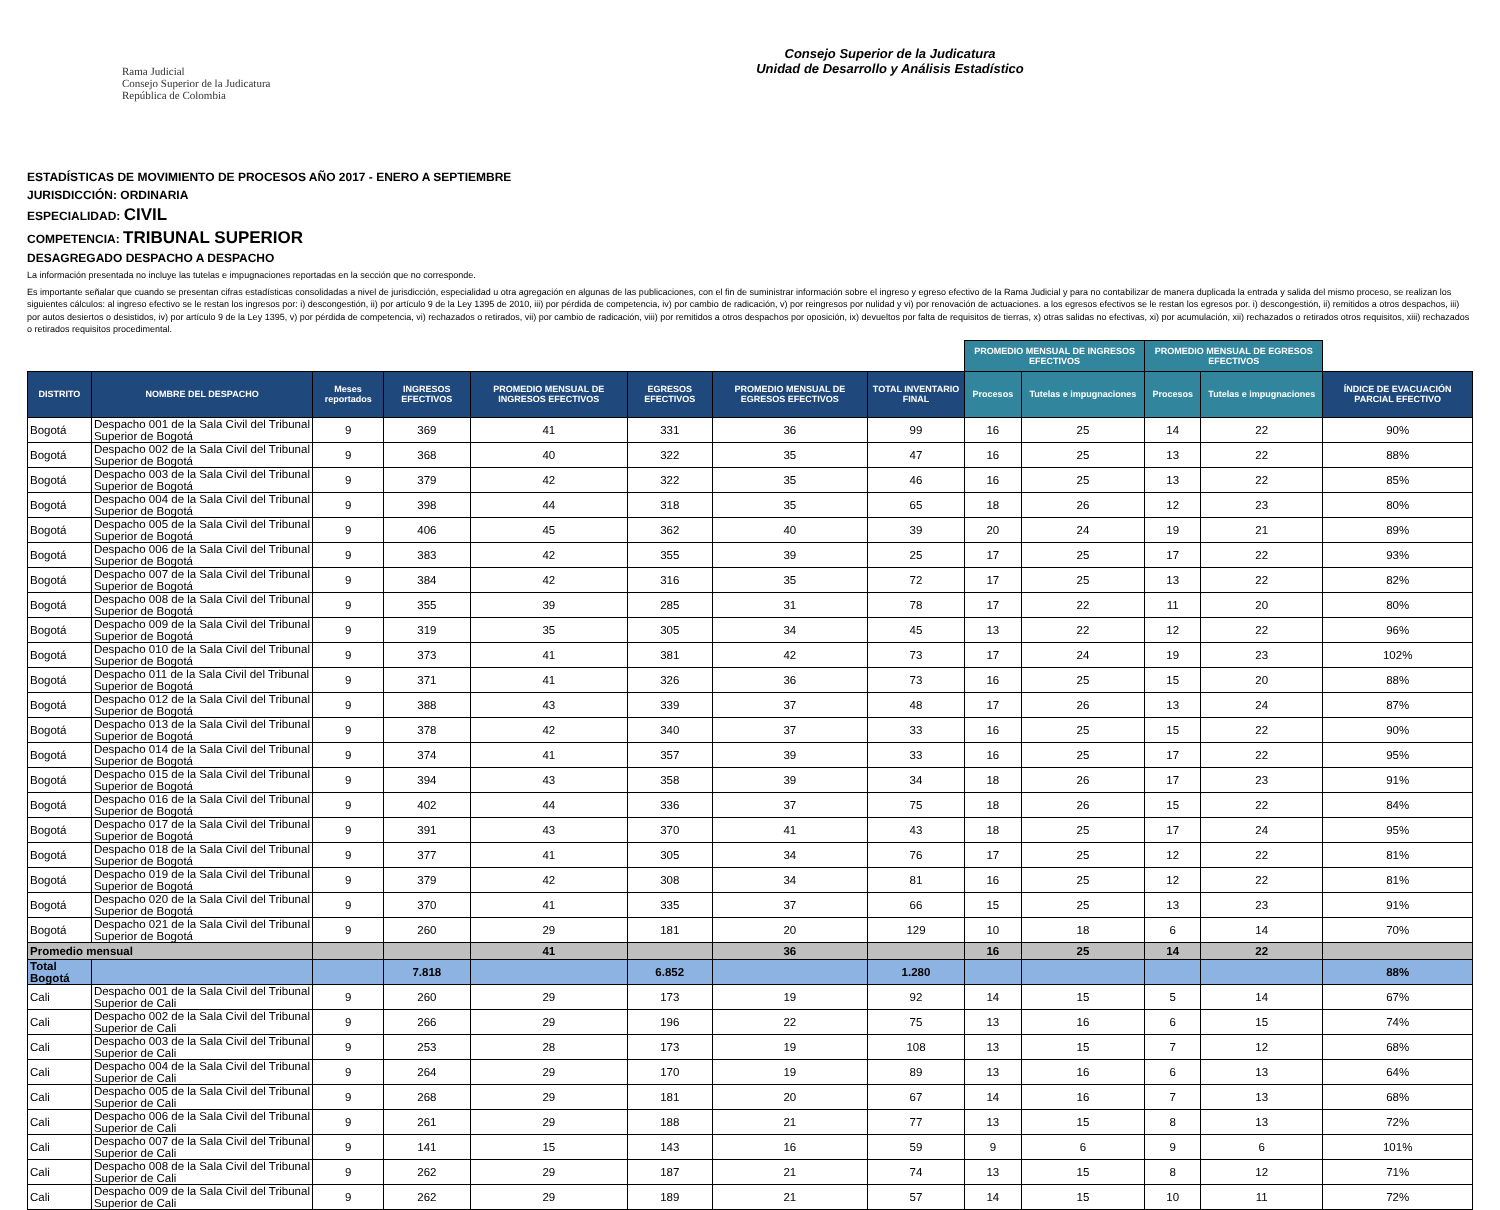Rama Judicial
Consejo Superior de la Judicatura
República de Colombia
Consejo Superior de la Judicatura
Unidad de Desarrollo y Análisis Estadístico
ESTADÍSTICAS DE MOVIMIENTO DE PROCESOS AÑO 2017 - ENERO A SEPTIEMBRE
JURISDICCIÓN: ORDINARIA
ESPECIALIDAD: CIVIL
COMPETENCIA: TRIBUNAL SUPERIOR
DESAGREGADO DESPACHO A DESPACHO
La información presentada no incluye las tutelas e impugnaciones reportadas en la sección que no corresponde.
Es importante señalar que cuando se presentan cifras estadísticas consolidadas a nivel de jurisdicción, especialidad u otra agregación en algunas de las publicaciones, con el fin de suministrar información sobre el ingreso y egreso efectivo de la Rama Judicial y para no contabilizar de manera duplicada la entrada y salida del mismo proceso, se realizan los siguientes cálculos: al ingreso efectivo se le restan los ingresos por: i) descongestión, ii) por artículo 9 de la Ley 1395 de 2010, iii) por pérdida de competencia, iv) por cambio de radicación, v) por reingresos por nulidad y vi) por renovación de actuaciones. a los egresos efectivos se le restan los egresos por. i) descongestión, ii) remitidos a otros despachos, iii) por autos desiertos o desistidos, iv) por artículo 9 de la Ley 1395, v) por pérdida de competencia, vi) rechazados o retirados, vii) por cambio de radicación, viii) por remitidos a otros despachos por oposición, ix) devueltos por falta de requisitos de tierras, x) otras salidas no efectivas, xi) por acumulación, xii) rechazados o retirados otros requisitos, xiii) rechazados o retirados requisitos procedimental.
| | | | | | | | | PROMEDIO MENSUAL DE INGRESOS EFECTIVOS | | PROMEDIO MENSUAL DE EGRESOS EFECTIVOS | | |
| DISTRITO | NOMBRE DEL DESPACHO | Meses reportados | INGRESOS EFECTIVOS | PROMEDIO MENSUAL DE INGRESOS EFECTIVOS | EGRESOS EFECTIVOS | PROMEDIO MENSUAL DE EGRESOS EFECTIVOS | TOTAL INVENTARIO FINAL | Procesos | Tutelas e impugnaciones | Procesos | Tutelas e impugnaciones | ÍNDICE DE EVACUACIÓN PARCIAL EFECTIVO |
| Bogotá | Despacho 001 de la Sala Civil del Tribunal Superior de Bogotá | 9 | 369 | 41 | 331 | 36 | 99 | 16 | 25 | 14 | 22 | 90% |
| Bogotá | Despacho 002 de la Sala Civil del Tribunal Superior de Bogotá | 9 | 368 | 40 | 322 | 35 | 47 | 16 | 25 | 13 | 22 | 88% |
| Bogotá | Despacho 003 de la Sala Civil del Tribunal Superior de Bogotá | 9 | 379 | 42 | 322 | 35 | 46 | 16 | 25 | 13 | 22 | 85% |
| Bogotá | Despacho 004 de la Sala Civil del Tribunal Superior de Bogotá | 9 | 398 | 44 | 318 | 35 | 65 | 18 | 26 | 12 | 23 | 80% |
| Bogotá | Despacho 005 de la Sala Civil del Tribunal Superior de Bogotá | 9 | 406 | 45 | 362 | 40 | 39 | 20 | 24 | 19 | 21 | 89% |
| Bogotá | Despacho 006 de la Sala Civil del Tribunal Superior de Bogotá | 9 | 383 | 42 | 355 | 39 | 25 | 17 | 25 | 17 | 22 | 93% |
| Bogotá | Despacho 007 de la Sala Civil del Tribunal Superior de Bogotá | 9 | 384 | 42 | 316 | 35 | 72 | 17 | 25 | 13 | 22 | 82% |
| Bogotá | Despacho 008 de la Sala Civil del Tribunal Superior de Bogotá | 9 | 355 | 39 | 285 | 31 | 78 | 17 | 22 | 11 | 20 | 80% |
| Bogotá | Despacho 009 de la Sala Civil del Tribunal Superior de Bogotá | 9 | 319 | 35 | 305 | 34 | 45 | 13 | 22 | 12 | 22 | 96% |
| Bogotá | Despacho 010 de la Sala Civil del Tribunal Superior de Bogotá | 9 | 373 | 41 | 381 | 42 | 73 | 17 | 24 | 19 | 23 | 102% |
| Bogotá | Despacho 011 de la Sala Civil del Tribunal Superior de Bogotá | 9 | 371 | 41 | 326 | 36 | 73 | 16 | 25 | 15 | 20 | 88% |
| Bogotá | Despacho 012 de la Sala Civil del Tribunal Superior de Bogotá | 9 | 388 | 43 | 339 | 37 | 48 | 17 | 26 | 13 | 24 | 87% |
| Bogotá | Despacho 013 de la Sala Civil del Tribunal Superior de Bogotá | 9 | 378 | 42 | 340 | 37 | 33 | 16 | 25 | 15 | 22 | 90% |
| Bogotá | Despacho 014 de la Sala Civil del Tribunal Superior de Bogotá | 9 | 374 | 41 | 357 | 39 | 33 | 16 | 25 | 17 | 22 | 95% |
| Bogotá | Despacho 015 de la Sala Civil del Tribunal Superior de Bogotá | 9 | 394 | 43 | 358 | 39 | 34 | 18 | 26 | 17 | 23 | 91% |
| Bogotá | Despacho 016 de la Sala Civil del Tribunal Superior de Bogotá | 9 | 402 | 44 | 336 | 37 | 75 | 18 | 26 | 15 | 22 | 84% |
| Bogotá | Despacho 017 de la Sala Civil del Tribunal Superior de Bogotá | 9 | 391 | 43 | 370 | 41 | 43 | 18 | 25 | 17 | 24 | 95% |
| Bogotá | Despacho 018 de la Sala Civil del Tribunal Superior de Bogotá | 9 | 377 | 41 | 305 | 34 | 76 | 17 | 25 | 12 | 22 | 81% |
| Bogotá | Despacho 019 de la Sala Civil del Tribunal Superior de Bogotá | 9 | 379 | 42 | 308 | 34 | 81 | 16 | 25 | 12 | 22 | 81% |
| Bogotá | Despacho 020 de la Sala Civil del Tribunal Superior de Bogotá | 9 | 370 | 41 | 335 | 37 | 66 | 15 | 25 | 13 | 23 | 91% |
| Bogotá | Despacho 021 de la Sala Civil del Tribunal Superior de Bogotá | 9 | 260 | 29 | 181 | 20 | 129 | 10 | 18 | 6 | 14 | 70% |
| Promedio mensual | | | | 41 | | 36 | | 16 | 25 | 14 | 22 | |
| Total Bogotá | | | 7.818 | | 6.852 | | 1.280 | | | | | 88% |
| Cali | Despacho 001 de la Sala Civil del Tribunal Superior de Cali | 9 | 260 | 29 | 173 | 19 | 92 | 14 | 15 | 5 | 14 | 67% |
| Cali | Despacho 002 de la Sala Civil del Tribunal Superior de Cali | 9 | 266 | 29 | 196 | 22 | 75 | 13 | 16 | 6 | 15 | 74% |
| Cali | Despacho 003 de la Sala Civil del Tribunal Superior de Cali | 9 | 253 | 28 | 173 | 19 | 108 | 13 | 15 | 7 | 12 | 68% |
| Cali | Despacho 004 de la Sala Civil del Tribunal Superior de Cali | 9 | 264 | 29 | 170 | 19 | 89 | 13 | 16 | 6 | 13 | 64% |
| Cali | Despacho 005 de la Sala Civil del Tribunal Superior de Cali | 9 | 268 | 29 | 181 | 20 | 67 | 14 | 16 | 7 | 13 | 68% |
| Cali | Despacho 006 de la Sala Civil del Tribunal Superior de Cali | 9 | 261 | 29 | 188 | 21 | 77 | 13 | 15 | 8 | 13 | 72% |
| Cali | Despacho 007 de la Sala Civil del Tribunal Superior de Cali | 9 | 141 | 15 | 143 | 16 | 59 | 9 | 6 | 9 | 6 | 101% |
| Cali | Despacho 008 de la Sala Civil del Tribunal Superior de Cali | 9 | 262 | 29 | 187 | 21 | 74 | 13 | 15 | 8 | 12 | 71% |
| Cali | Despacho 009 de la Sala Civil del Tribunal Superior de Cali | 9 | 262 | 29 | 189 | 21 | 57 | 14 | 15 | 10 | 11 | 72% |